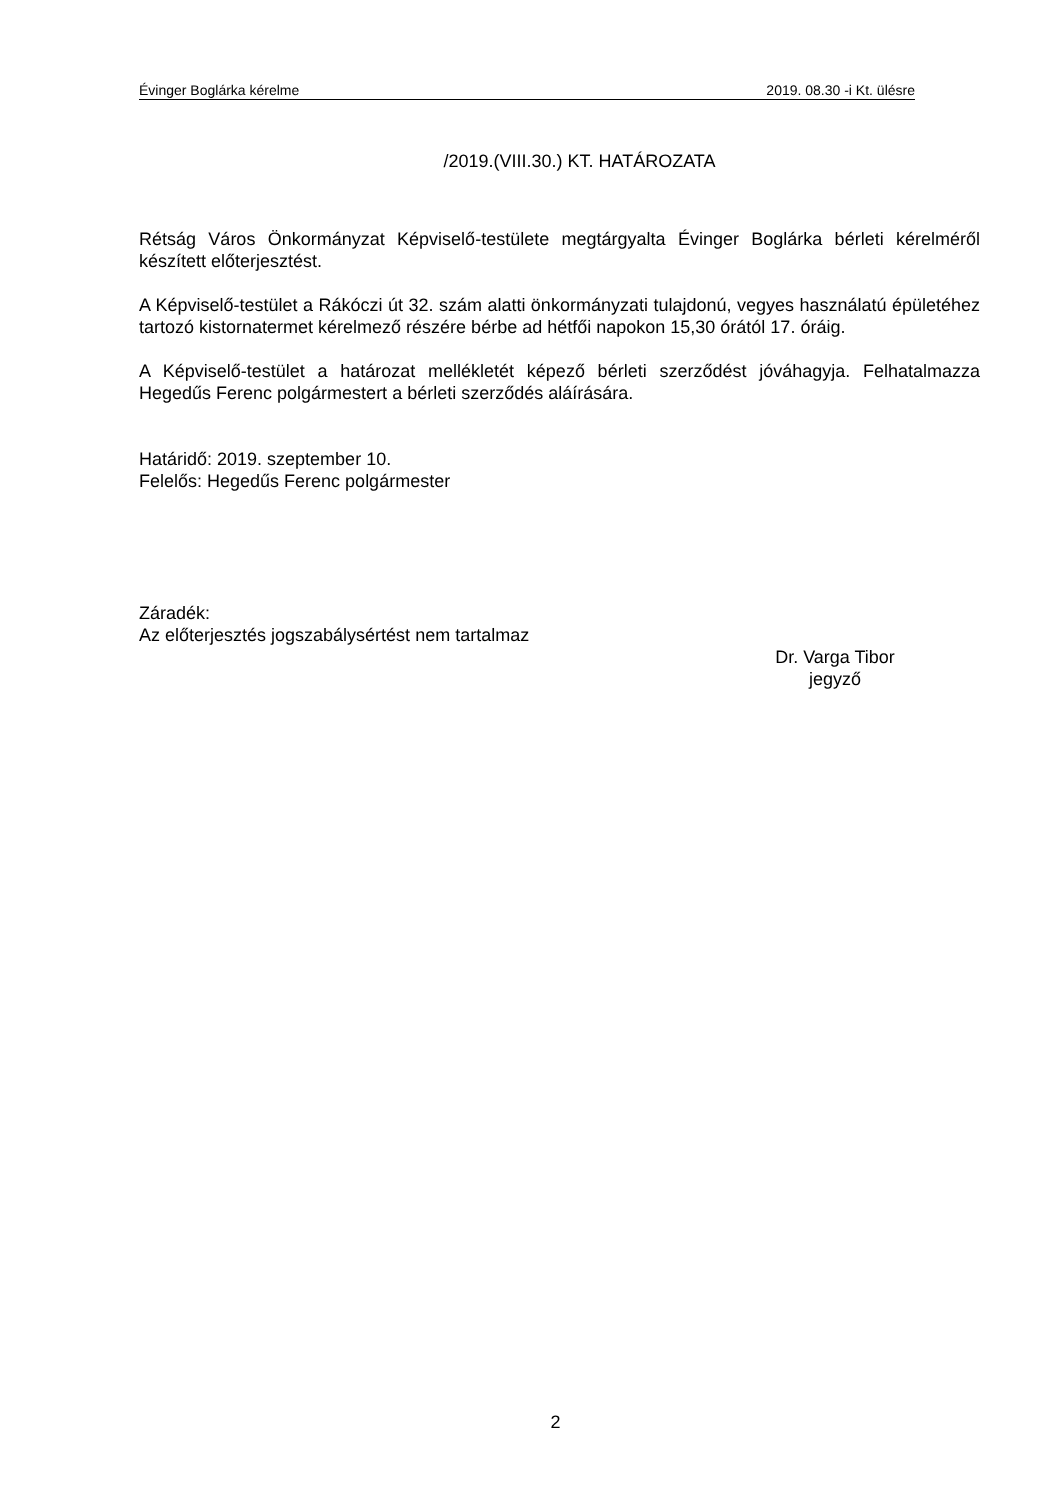Évinger Boglárka kérelme 2019. 08.30 -i Kt. ülésre
/2019.(VIII.30.) KT. HATÁROZATA
Rétság Város Önkormányzat Képviselő-testülete megtárgyalta Évinger Boglárka bérleti kérelméről készített előterjesztést.
A Képviselő-testület a Rákóczi út 32. szám alatti önkormányzati tulajdonú, vegyes használatú épületéhez tartozó kistornatermet kérelmező részére bérbe ad hétfői napokon 15,30 órától 17. óráig.
A Képviselő-testület a határozat mellékletét képező bérleti szerződést jóváhagyja. Felhatalmazza Hegedűs Ferenc polgármestert a bérleti szerződés aláírására.
Határidő: 2019. szeptember 10.
Felelős: Hegedűs Ferenc polgármester
Záradék:
Az előterjesztés jogszabálysértést nem tartalmaz
Dr. Varga Tibor
jegyző
2